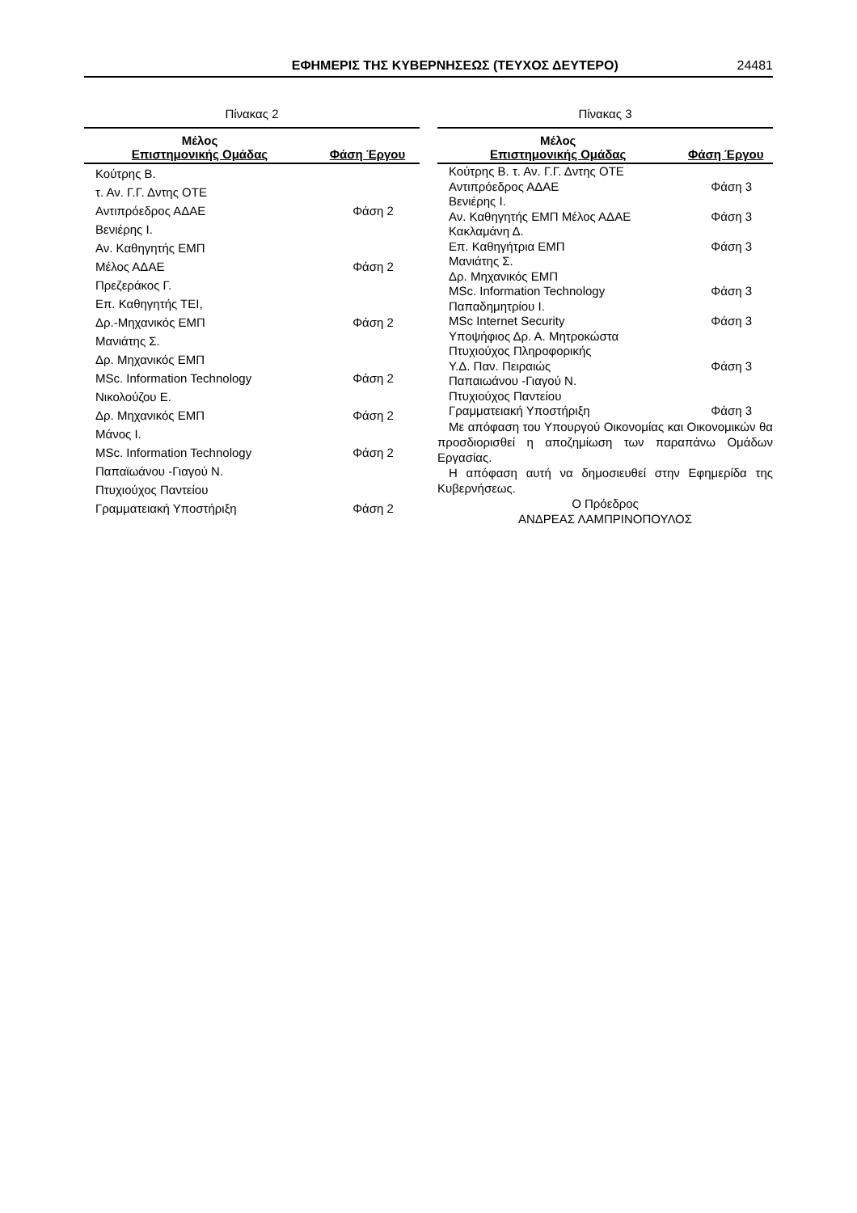ΕΦΗΜΕΡΙΣ ΤΗΣ ΚΥΒΕΡΝΗΣΕΩΣ (ΤΕΥΧΟΣ ΔΕΥΤΕΡΟ) 24481
Πίνακας 2
| Μέλος Επιστημονικής Ομάδας | Φάση Έργου |
| --- | --- |
| Κούτρης Β. | |
| τ. Αν. Γ.Γ. Δντης ΟΤΕ | |
| Αντιπρόεδρος ΑΔΑΕ | Φάση 2 |
| Βενιέρης Ι. | |
| Αν. Καθηγητής ΕΜΠ | |
| Μέλος ΑΔΑΕ | Φάση 2 |
| Πρεζεράκος Γ. | |
| Επ. Καθηγητής ΤΕΙ, | |
| Δρ.-Μηχανικός ΕΜΠ | Φάση 2 |
| Μανιάτης Σ. | |
| Δρ. Μηχανικός ΕΜΠ | |
| MSc. Information Technology | Φάση 2 |
| Νικολούζου Ε. | |
| Δρ. Μηχανικός ΕΜΠ | Φάση 2 |
| Μάνος Ι. | |
| MSc. Information Technology | Φάση 2 |
| Παπαϊωάνου -Γιαγού Ν. | |
| Πτυχιούχος Παντείου | |
| Γραμματειακή Υποστήριξη | Φάση 2 |
Πίνακας 3
| Μέλος Επιστημονικής Ομάδας | Φάση Έργου |
| --- | --- |
| Κούτρης Β. τ. Αν. Γ.Γ. Δντης ΟΤΕ | |
| Αντιπρόεδρος ΑΔΑΕ | Φάση 3 |
| Βενιέρης Ι. | |
| Αν. Καθηγητής ΕΜΠ Μέλος ΑΔΑΕ | Φάση 3 |
| Κακλαμάνη Δ. | |
| Επ. Καθηγήτρια ΕΜΠ | Φάση 3 |
| Μανιάτης Σ. | |
| Δρ. Μηχανικός ΕΜΠ | |
| MSc. Information Technology | Φάση 3 |
| Παπαδημητρίου Ι. | |
| MSc Internet Security | Φάση 3 |
| Υποψήφιος Δρ. Α. Μητροκώστα | |
| Πτυχιούχος Πληροφορικής | |
| Υ.Δ. Παν. Πειραιώς | Φάση 3 |
| Παπαιωάνου -Γιαγού Ν. | |
| Πτυχιούχος Παντείου | |
| Γραμματειακή Υποστήριξη | Φάση 3 |
Με απόφαση του Υπουργού Οικονομίας και Οικονομικών θα προσδιορισθεί η αποζημίωση των παραπάνω Ομάδων Εργασίας.
Η απόφαση αυτή να δημοσιευθεί στην Εφημερίδα της Κυβερνήσεως.
Ο Πρόεδρος
ΑΝΔΡΕΑΣ ΛΑΜΠΡΙΝΟΠΟΥΛΟΣ